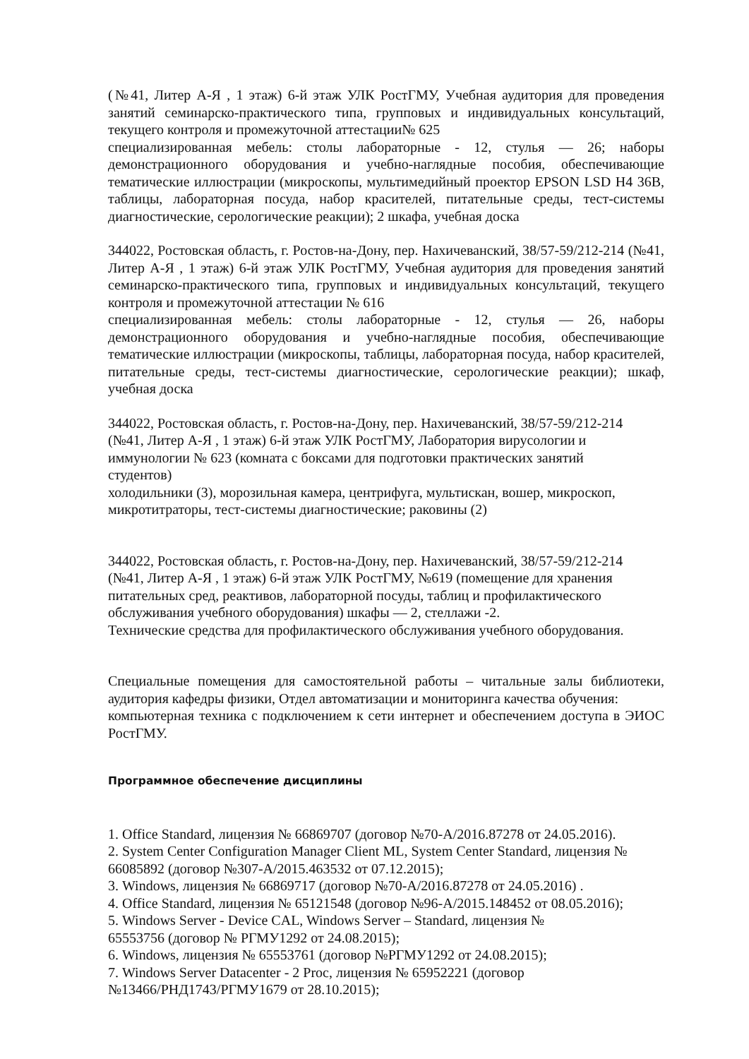(№41, Литер А-Я , 1 этаж) 6-й этаж УЛК РостГМУ, Учебная аудитория для проведения занятий семинарско-практического типа, групповых и индивидуальных консультаций, текущего контроля и промежуточной аттестации№ 625
специализированная мебель: столы лабораторные - 12, стулья — 26; наборы демонстрационного оборудования и учебно-наглядные пособия, обеспечивающие тематические иллюстрации (микроскопы, мультимедийный проектор EPSON LSD H4 36B, таблицы, лабораторная посуда, набор красителей, питательные среды, тест-системы диагностические, серологические реакции); 2 шкафа, учебная доска
344022, Ростовская область, г. Ростов-на-Дону, пер. Нахичеванский, 38/57-59/212-214 (№41, Литер А-Я , 1 этаж) 6-й этаж УЛК РостГМУ, Учебная аудитория для проведения занятий семинарско-практического типа, групповых и индивидуальных консультаций, текущего контроля и промежуточной аттестации № 616
специализированная мебель: столы лабораторные - 12, стулья — 26, наборы демонстрационного оборудования и учебно-наглядные пособия, обеспечивающие тематические иллюстрации (микроскопы, таблицы, лабораторная посуда, набор красителей, питательные среды, тест-системы диагностические, серологические реакции); шкаф, учебная доска
344022, Ростовская область, г. Ростов-на-Дону, пер. Нахичеванский, 38/57-59/212-214
(№41, Литер А-Я , 1 этаж) 6-й этаж УЛК РостГМУ, Лаборатория вирусологии и
иммунологии № 623 (комната с боксами для подготовки практических занятий
студентов)
холодильники (3), морозильная камера, центрифуга, мультискан, вошер, микроскоп,
микротитраторы, тест-системы диагностические; раковины (2)
344022, Ростовская область, г. Ростов-на-Дону, пер. Нахичеванский, 38/57-59/212-214
(№41, Литер А-Я , 1 этаж) 6-й этаж УЛК РостГМУ, №619 (помещение для хранения
питательных сред, реактивов, лабораторной посуды, таблиц и профилактического
обслуживания учебного оборудования) шкафы — 2, стеллажи -2.
Технические средства для профилактического обслуживания учебного оборудования.
Специальные помещения для самостоятельной работы – читальные залы библиотеки, аудитория кафедры физики, Отдел автоматизации и мониторинга качества обучения:
компьютерная техника с подключением к сети интернет и обеспечением доступа в ЭИОС РостГМУ.
Программное обеспечение дисциплины
1. Office Standard, лицензия № 66869707 (договор №70-А/2016.87278 от 24.05.2016).
2. System Center Configuration Manager Client ML, System Center Standard, лицензия №
66085892 (договор №307-А/2015.463532 от 07.12.2015);
3. Windows, лицензия № 66869717 (договор №70-А/2016.87278 от 24.05.2016) .
4. Office Standard, лицензия № 65121548 (договор №96-А/2015.148452 от 08.05.2016);
5. Windows Server - Device CAL, Windows Server – Standard, лицензия №
65553756 (договор № РГМУ1292 от 24.08.2015);
6. Windows, лицензия № 65553761 (договор №РГМУ1292 от 24.08.2015);
7. Windows Server Datacenter - 2 Proc, лицензия № 65952221 (договор
№13466/РНД1743/РГМУ1679 от 28.10.2015);